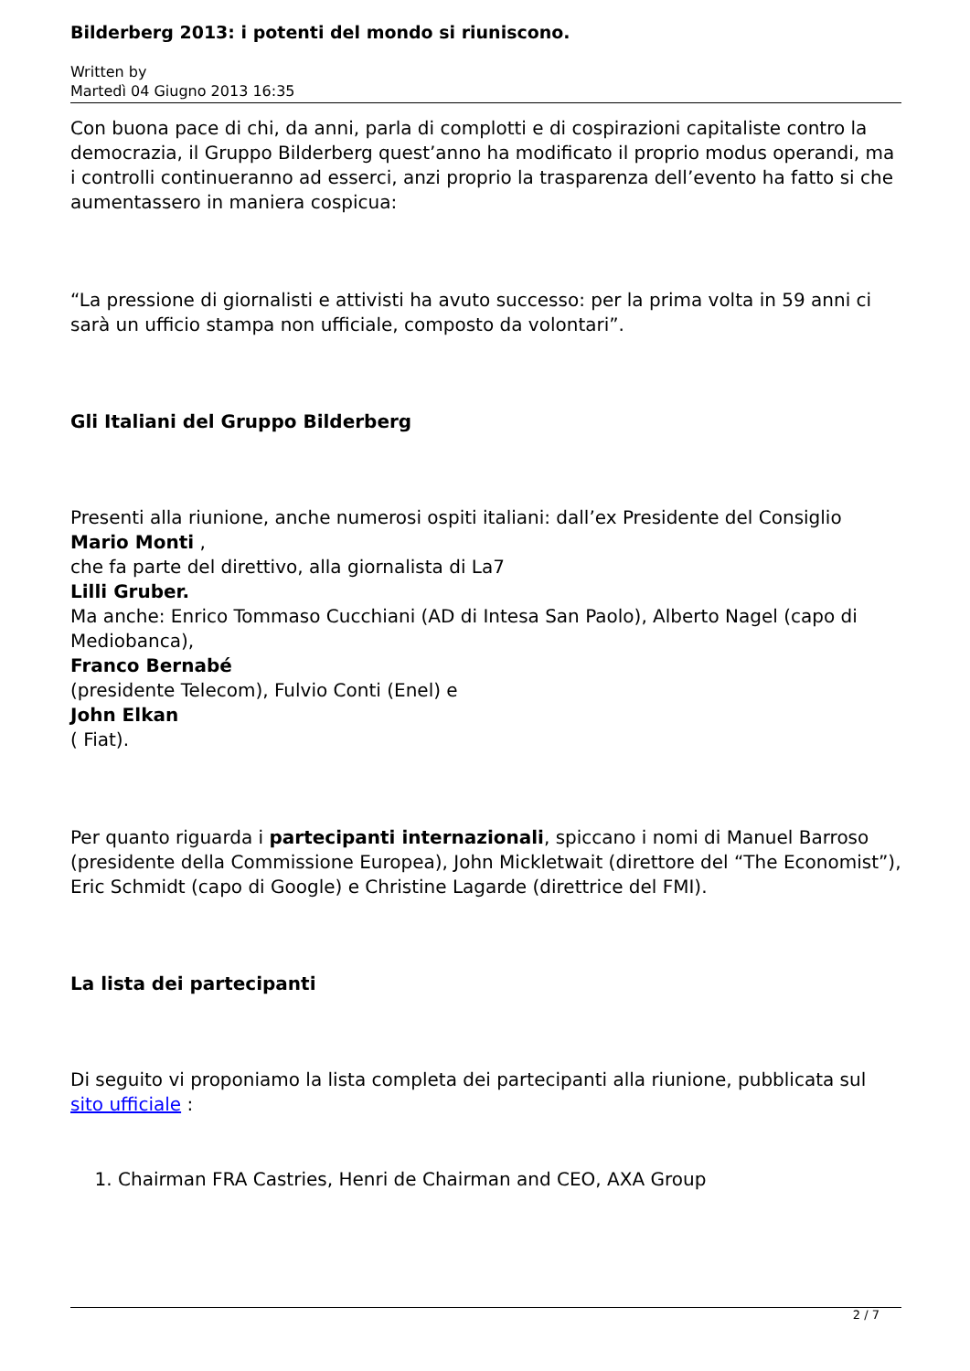Bilderberg 2013: i potenti del mondo si riuniscono.
Written by
Martedì 04 Giugno 2013 16:35
Con buona pace di chi, da anni, parla di complotti e di cospirazioni capitaliste contro la democrazia, il Gruppo Bilderberg quest’anno ha modificato il proprio modus operandi, ma i controlli continueranno ad esserci, anzi proprio la trasparenza dell’evento ha fatto si che aumentassero in maniera cospicua:
“La pressione di giornalisti e attivisti ha avuto successo: per la prima volta in 59 anni ci sarà un ufficio stampa non ufficiale, composto da volontari”.
Gli Italiani del Gruppo Bilderberg
Presenti alla riunione, anche numerosi ospiti italiani: dall’ex Presidente del Consiglio Mario Monti ,
che fa parte del direttivo, alla giornalista di La7
Lilli Gruber.
Ma anche: Enrico Tommaso Cucchiani (AD di Intesa San Paolo), Alberto Nagel (capo di Mediobanca),
Franco Bernabé
(presidente Telecom), Fulvio Conti (Enel) e
John Elkan
( Fiat).
Per quanto riguarda i partecipanti internazionali, spiccano i nomi di Manuel Barroso (presidente della Commissione Europea), John Mickletwait (direttore del “The Economist”), Eric Schmidt (capo di Google) e Christine Lagarde (direttrice del FMI).
La lista dei partecipanti
Di seguito vi proponiamo la lista completa dei partecipanti alla riunione, pubblicata sul sito ufficiale :
1. Chairman FRA Castries, Henri de Chairman and CEO, AXA Group
2 / 7